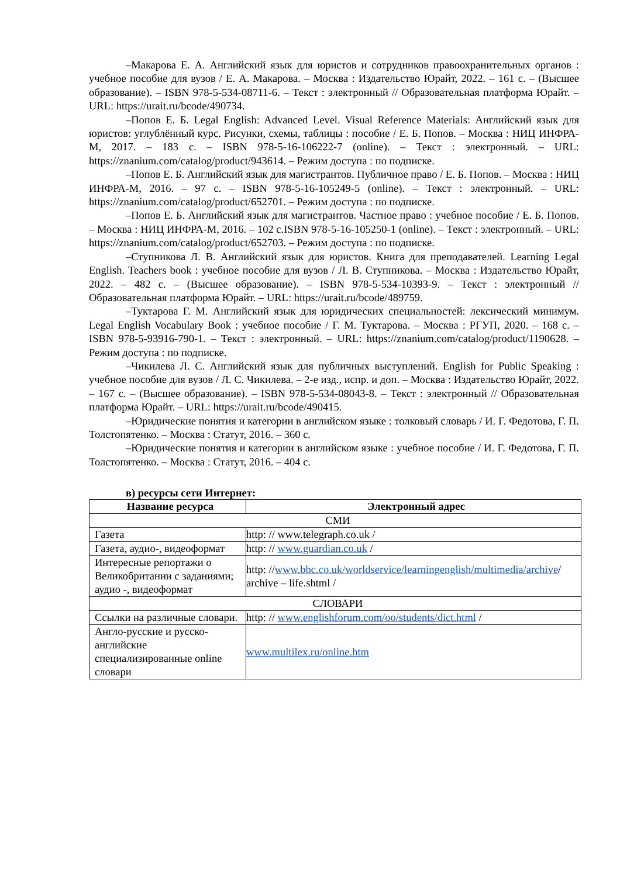–Макарова Е. А. Английский язык для юристов и сотрудников правоохранительных органов : учебное пособие для вузов / Е. А. Макарова. – Москва : Издательство Юрайт, 2022. – 161 с. – (Высшее образование). – ISBN 978-5-534-08711-6. – Текст : электронный // Образовательная платформа Юрайт. – URL: https://urait.ru/bcode/490734.
–Попов Е. Б. Legal English: Advanced Level. Visual Reference Materials: Английский язык для юристов: углублённый курс. Рисунки, схемы, таблицы : пособие / Е. Б. Попов. – Москва : НИЦ ИНФРА-М, 2017. – 183 с. – ISBN 978-5-16-106222-7 (online). – Текст : электронный. – URL: https://znanium.com/catalog/product/943614. – Режим доступа : по подписке.
–Попов Е. Б. Английский язык для магистрантов. Публичное право / Е. Б. Попов. – Москва : НИЦ ИНФРА-М, 2016. – 97 с. – ISBN 978-5-16-105249-5 (online). – Текст : электронный. – URL: https://znanium.com/catalog/product/652701. – Режим доступа : по подписке.
–Попов Е. Б. Английский язык для магистрантов. Частное право : учебное пособие / Е. Б. Попов. – Москва : НИЦ ИНФРА-М, 2016. – 102 с.ISBN 978-5-16-105250-1 (online). – Текст : электронный. – URL: https://znanium.com/catalog/product/652703. – Режим доступа : по подписке.
–Ступникова Л. В. Английский язык для юристов. Книга для преподавателей. Learning Legal English. Teachers book : учебное пособие для вузов / Л. В. Ступникова. – Москва : Издательство Юрайт, 2022. – 482 с. – (Высшее образование). – ISBN 978-5-534-10393-9. – Текст : электронный // Образовательная платформа Юрайт. – URL: https://urait.ru/bcode/489759.
–Туктарова Г. М. Английский язык для юридических специальностей: лексический минимум. Legal English Vocabulary Book : учебное пособие / Г. М. Туктарова. – Москва : РГУП, 2020. – 168 с. – ISBN 978-5-93916-790-1. – Текст : электронный. – URL: https://znanium.com/catalog/product/1190628. – Режим доступа : по подписке.
–Чикилева Л. С. Английский язык для публичных выступлений. English for Public Speaking : учебное пособие для вузов / Л. С. Чикилева. – 2-е изд., испр. и доп. – Москва : Издательство Юрайт, 2022. – 167 с. – (Высшее образование). – ISBN 978-5-534-08043-8. – Текст : электронный // Образовательная платформа Юрайт. – URL: https://urait.ru/bcode/490415.
–Юридические понятия и категории в английском языке : толковый словарь / И. Г. Федотова, Г. П. Толстопятенко. – Москва : Статут, 2016. – 360 с.
–Юридические понятия и категории в английском языке : учебное пособие / И. Г. Федотова, Г. П. Толстопятенко. – Москва : Статут, 2016. – 404 с.
в) ресурсы сети Интернет:
| Название ресурса | Электронный адрес |
| --- | --- |
| СМИ | |
| Газета | http: // www.telegraph.co.uk / |
| Газета, аудио-, видеоформат | http: // www.guardian.co.uk / |
| Интересные репортажи о Великобритании с заданиями; аудио -, видеоформат | http: // www.bbc.co.uk/worldservice/learningenglish/multimedia/archive / archive – life.shtml / |
| СЛОВАРИ | |
| Ссылки на различные словари. | http: // www.englishforum.com/oo/students/dict.html / |
| Англо-русские и русско-английские специализированные online словари | www.multilex.ru/online.htm |